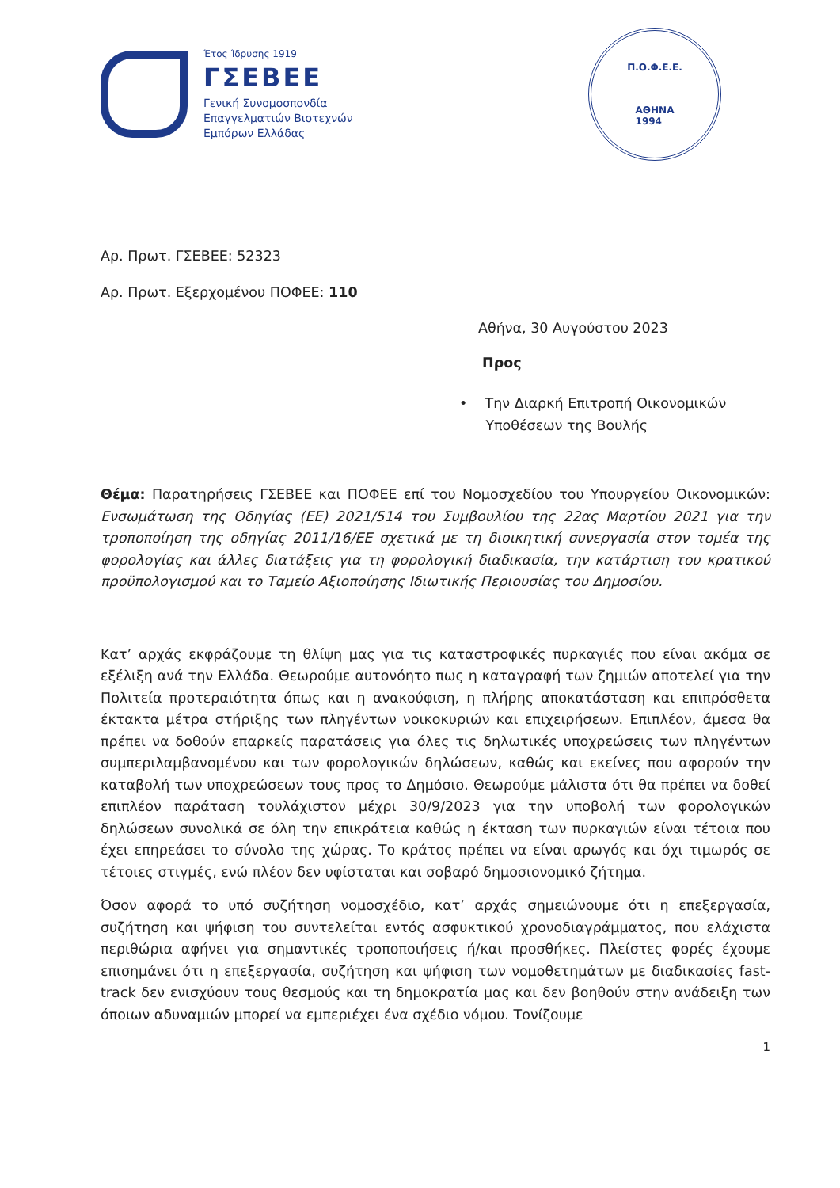Έτος Ίδρυσης 1919
ΓΣΕΒΕΕ
Γενική Συνομοσπονδία
Επαγγελματιών Βιοτεχνών
Εμπόρων Ελλάδας
Π.Ο.Φ.Ε.Ε.
ΑΘΗΝΑ
1994
Αρ. Πρωτ. ΓΣΕΒΕΕ: 52323
Αρ. Πρωτ. Εξερχομένου ΠΟΦΕΕ: 110
Αθήνα, 30 Αυγούστου 2023
Προς
• Την Διαρκή Επιτροπή Οικονομικών
Υποθέσεων της Βουλής
Θέμα: Παρατηρήσεις ΓΣΕΒΕΕ και ΠΟΦΕΕ επί του Νομοσχεδίου του Υπουργείου Οικονομικών: Ενσωμάτωση της Οδηγίας (ΕΕ) 2021/514 του Συμβουλίου της 22ας Μαρτίου 2021 για την τροποποίηση της οδηγίας 2011/16/ΕΕ σχετικά με τη διοικητική συνεργασία στον τομέα της φορολογίας και άλλες διατάξεις για τη φορολογική διαδικασία, την κατάρτιση του κρατικού προϋπολογισμού και το Ταμείο Αξιοποίησης Ιδιωτικής Περιουσίας του Δημοσίου.
Κατ’ αρχάς εκφράζουμε τη θλίψη μας για τις καταστροφικές πυρκαγιές που είναι ακόμα σε εξέλιξη ανά την Ελλάδα. Θεωρούμε αυτονόητο πως η καταγραφή των ζημιών αποτελεί για την Πολιτεία προτεραιότητα όπως και η ανακούφιση, η πλήρης αποκατάσταση και επιπρόσθετα έκτακτα μέτρα στήριξης των πληγέντων νοικοκυριών και επιχειρήσεων. Επιπλέον, άμεσα θα πρέπει να δοθούν επαρκείς παρατάσεις για όλες τις δηλωτικές υποχρεώσεις των πληγέντων συμπεριλαμβανομένου και των φορολογικών δηλώσεων, καθώς και εκείνες που αφορούν την καταβολή των υποχρεώσεων τους προς το Δημόσιο. Θεωρούμε μάλιστα ότι θα πρέπει να δοθεί επιπλέον παράταση τουλάχιστον μέχρι 30/9/2023 για την υποβολή των φορολογικών δηλώσεων συνολικά σε όλη την επικράτεια καθώς η έκταση των πυρκαγιών είναι τέτοια που έχει επηρεάσει το σύνολο της χώρας. Το κράτος πρέπει να είναι αρωγός και όχι τιμωρός σε τέτοιες στιγμές, ενώ πλέον δεν υφίσταται και σοβαρό δημοσιονομικό ζήτημα.
Όσον αφορά το υπό συζήτηση νομοσχέδιο, κατ’ αρχάς σημειώνουμε ότι η επεξεργασία, συζήτηση και ψήφιση του συντελείται εντός ασφυκτικού χρονοδιαγράμματος, που ελάχιστα περιθώρια αφήνει για σημαντικές τροποποιήσεις ή/και προσθήκες. Πλείστες φορές έχουμε επισημάνει ότι η επεξεργασία, συζήτηση και ψήφιση των νομοθετημάτων με διαδικασίες fast-track δεν ενισχύουν τους θεσμούς και τη δημοκρατία μας και δεν βοηθούν στην ανάδειξη των όποιων αδυναμιών μπορεί να εμπεριέχει ένα σχέδιο νόμου. Τονίζουμε
1